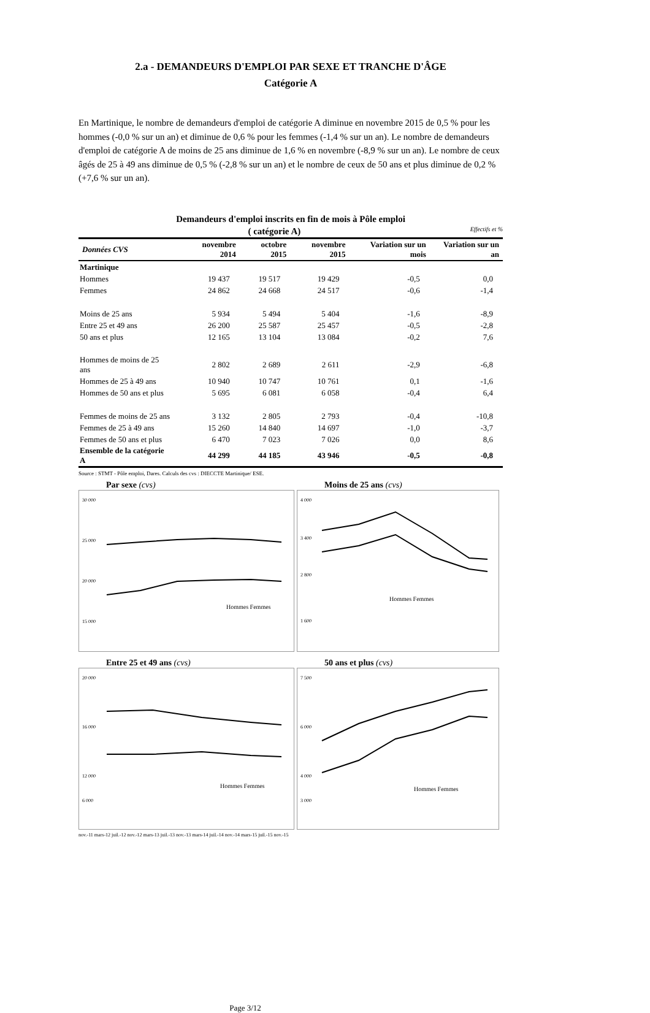2.a - DEMANDEURS D'EMPLOI PAR SEXE ET TRANCHE D'ÂGE
Catégorie A
En Martinique, le nombre de demandeurs d'emploi de catégorie A diminue en novembre 2015 de 0,5 % pour les hommes (-0,0 % sur un an) et diminue de 0,6 % pour les femmes (-1,4 % sur un an). Le nombre de demandeurs d'emploi de catégorie A de moins de 25 ans diminue de 1,6 % en novembre (-8,9 % sur un an). Le nombre de ceux âgés de 25 à 49 ans diminue de 0,5 % (-2,8 % sur un an) et le nombre de ceux de 50 ans et plus diminue de 0,2 % (+7,6 % sur un an).
Demandeurs d'emploi inscrits en fin de mois à Pôle emploi
( catégorie A) Effectifs et %
| Données CVS | novembre 2014 | octobre 2015 | novembre 2015 | Variation sur un mois | Variation sur un an |
| --- | --- | --- | --- | --- | --- |
| Martinique | | | | | |
| Hommes | 19 437 | 19 517 | 19 429 | -0,5 | 0,0 |
| Femmes | 24 862 | 24 668 | 24 517 | -0,6 | -1,4 |
| Moins de 25 ans | 5 934 | 5 494 | 5 404 | -1,6 | -8,9 |
| Entre 25 et 49 ans | 26 200 | 25 587 | 25 457 | -0,5 | -2,8 |
| 50 ans et plus | 12 165 | 13 104 | 13 084 | -0,2 | 7,6 |
| Hommes de moins de 25 ans | 2 802 | 2 689 | 2 611 | -2,9 | -6,8 |
| Hommes de 25 à 49 ans | 10 940 | 10 747 | 10 761 | 0,1 | -1,6 |
| Hommes de 50 ans et plus | 5 695 | 6 081 | 6 058 | -0,4 | 6,4 |
| Femmes de moins de 25 ans | 3 132 | 2 805 | 2 793 | -0,4 | -10,8 |
| Femmes de 25 à 49 ans | 15 260 | 14 840 | 14 697 | -1,0 | -3,7 |
| Femmes de 50 ans et plus | 6 470 | 7 023 | 7 026 | 0,0 | 8,6 |
| Ensemble de la catégorie A | 44 299 | 44 185 | 43 946 | -0,5 | -0,8 |
Source : STMT - Pôle emploi, Dares. Calculs des cvs : DIECCTE Martinique/ ESE.
Par sexe (cvs)
30 000
25 000
20 000
15 000
Hommes Femmes
Moins de 25 ans (cvs)
4 000
3 400
2 800
1 600
Hommes Femmes
Entre 25 et 49 ans (cvs)
20 000
16 000
12 000
6 000
Hommes Femmes
50 ans et plus (cvs)
7 500
6 000
4 000
3 000
Hommes Femmes
nov.-11 mars-12 juil.-12 nov.-12 mars-13 juil.-13 nov.-13 mars-14 juil.-14 nov.-14 mars-15 juil.-15 nov.-15
Page 3/12